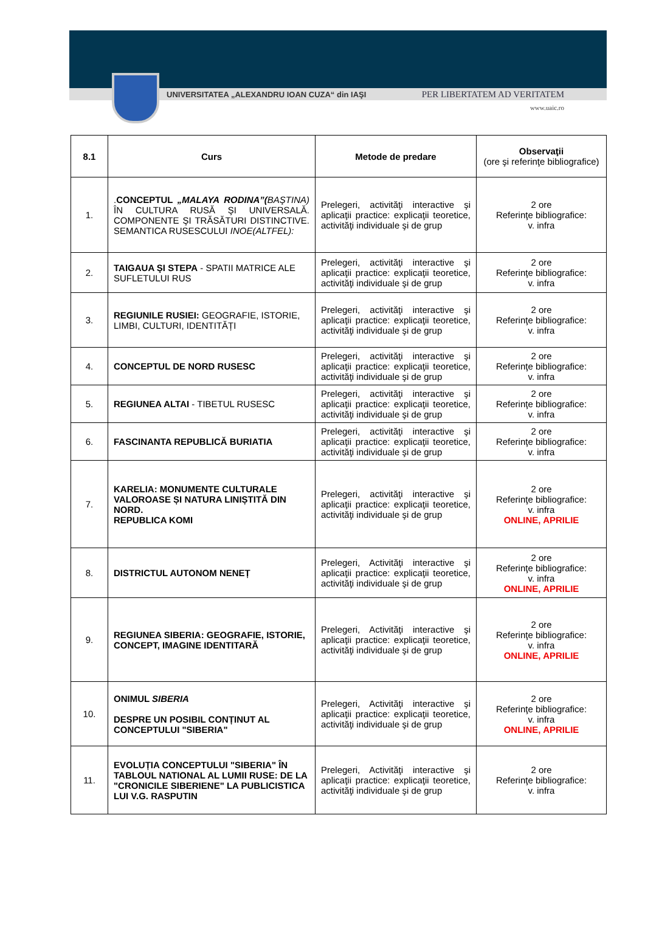UNIVERSITATEA „ALEXANDRU IOAN CUZA“ din IAŞI PER LIBERTATEM AD VERITATEM
www.uaic.ro
| 8.1 | Curs | Metode de predare | Observaţii (ore şi referinţe bibliografice) |
| --- | --- | --- | --- |
| 1. | . CONCEPTUL „MALAYA RODINA”( BAŞTINA) ÎN CULTURA RUSĂ ŞI UNIVERSALĂ. COMPONENTE ŞI TRĂSĂTURI DISTINCTIVE. SEMANTICA RUSESCULUI INOE(ALTFEL): | Prelegeri, activităţi interactive şi aplicaţii practice: explicaţii teoretice, activităţi individuale şi de grup | 2 ore Referinţe bibliografice: v. infra |
| 2. | TAIGAUA ŞI STEPA - SPATII MATRICE ALE SUFLETULUI RUS | Prelegeri, activităţi interactive şi aplicaţii practice: explicaţii teoretice, activităţi individuale şi de grup | 2 ore Referinţe bibliografice: v. infra |
| 3. | REGIUNILE RUSIEI: GEOGRAFIE, ISTORIE, LIMBI, CULTURI, IDENTITĂȚI | Prelegeri, activităţi interactive şi aplicaţii practice: explicaţii teoretice, activităţi individuale şi de grup | 2 ore Referinţe bibliografice: v. infra |
| 4. | CONCEPTUL DE NORD RUSESC | Prelegeri, activităţi interactive şi aplicaţii practice: explicaţii teoretice, activităţi individuale şi de grup | 2 ore Referinţe bibliografice: v. infra |
| 5. | REGIUNEA ALTAI - TIBETUL RUSESC | Prelegeri, activităţi interactive şi aplicaţii practice: explicaţii teoretice, activităţi individuale şi de grup | 2 ore Referinţe bibliografice: v. infra |
| 6. | FASCINANTA REPUBLICĂ BURIATIA | Prelegeri, activităţi interactive şi aplicaţii practice: explicaţii teoretice, activităţi individuale şi de grup | 2 ore Referinţe bibliografice: v. infra |
| 7. | KARELIA: MONUMENTE CULTURALE VALOROASE ȘI NATURA LINIȘTITĂ DIN NORD. REPUBLICA KOMI | Prelegeri, activităţi interactive şi aplicaţii practice: explicaţii teoretice, activităţi individuale şi de grup | 2 ore Referinţe bibliografice: v. infra ONLINE, APRILIE |
| 8. | DISTRICTUL AUTONOM NENEȚ | Prelegeri, Activităţi interactive şi aplicaţii practice: explicaţii teoretice, activităţi individuale şi de grup | 2 ore Referinţe bibliografice: v. infra ONLINE, APRILIE |
| 9. | REGIUNEA SIBERIA: GEOGRAFIE, ISTORIE, CONCEPT, IMAGINE IDENTITARĂ | Prelegeri, Activităţi interactive şi aplicaţii practice: explicaţii teoretice, activităţi individuale şi de grup | 2 ore Referinţe bibliografice: v. infra ONLINE, APRILIE |
| 10. | ONIMUL SIBERIA DESPRE UN POSIBIL CONȚINUT AL CONCEPTULUI "SIBERIA" | Prelegeri, Activităţi interactive şi aplicaţii practice: explicaţii teoretice, activităţi individuale şi de grup | 2 ore Referinţe bibliografice: v. infra ONLINE, APRILIE |
| 11. | EVOLUȚIA CONCEPTULUI "SIBERIA" ÎN TABLOUL NATIONAL AL LUMII RUSE: DE LA "CRONICILE SIBERIENE" LA PUBLICISTICA LUI V.G. RASPUTIN | Prelegeri, Activităţi interactive şi aplicaţii practice: explicaţii teoretice, activităţi individuale şi de grup | 2 ore Referinţe bibliografice: v. infra |